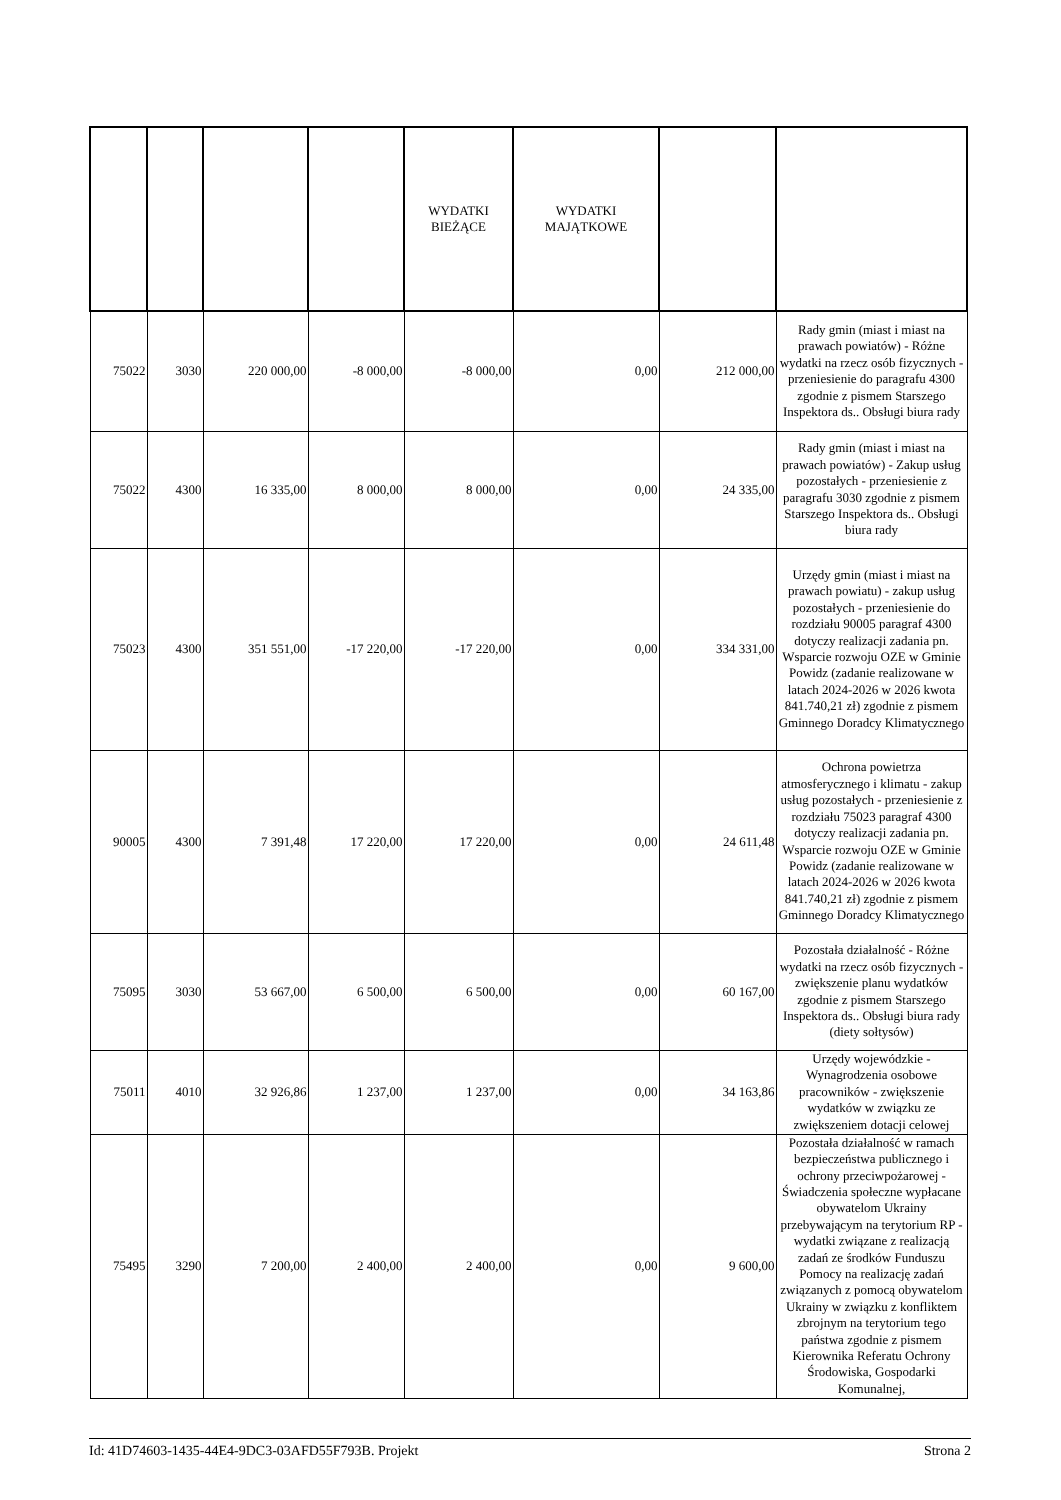| | | | | WYDATKI BIEŻĄCE | WYDATKI MAJĄTKOWE | | |
| --- | --- | --- | --- | --- | --- | --- | --- |
| 75022 | 3030 | 220 000,00 | -8 000,00 | -8 000,00 | 0,00 | 212 000,00 | Rady gmin (miast i miast na prawach powiatów) - Różne wydatki na rzecz osób fizycznych - przeniesienie do paragrafu 4300 zgodnie z pismem Starszego Inspektora ds.. Obsługi biura rady |
| 75022 | 4300 | 16 335,00 | 8 000,00 | 8 000,00 | 0,00 | 24 335,00 | Rady gmin (miast i miast na prawach powiatów) - Zakup usług pozostałych - przeniesienie z paragrafu 3030 zgodnie z pismem Starszego Inspektora ds.. Obsługi biura rady |
| 75023 | 4300 | 351 551,00 | -17 220,00 | -17 220,00 | 0,00 | 334 331,00 | Urzędy gmin (miast i miast na prawach powiatu) - zakup usług pozostałych - przeniesienie do rozdziału 90005 paragraf 4300 dotyczy realizacji zadania pn. Wsparcie rozwoju OZE w Gminie Powidz (zadanie realizowane w latach 2024-2026 w 2026 kwota 841.740,21 zł) zgodnie z pismem Gminnego Doradcy Klimatycznego |
| 90005 | 4300 | 7 391,48 | 17 220,00 | 17 220,00 | 0,00 | 24 611,48 | Ochrona powietrza atmosferycznego i klimatu - zakup usług pozostałych - przeniesienie z rozdziału 75023 paragraf 4300 dotyczy realizacji zadania pn. Wsparcie rozwoju OZE w Gminie Powidz (zadanie realizowane w latach 2024-2026 w 2026 kwota 841.740,21 zł) zgodnie z pismem Gminnego Doradcy Klimatycznego |
| 75095 | 3030 | 53 667,00 | 6 500,00 | 6 500,00 | 0,00 | 60 167,00 | Pozostała działalność - Różne wydatki na rzecz osób fizycznych - zwiększenie planu wydatków zgodnie z pismem Starszego Inspektora ds.. Obsługi biura rady (diety sołtysów) |
| 75011 | 4010 | 32 926,86 | 1 237,00 | 1 237,00 | 0,00 | 34 163,86 | Urzędy wojewódzkie - Wynagrodzenia osobowe pracowników - zwiększenie wydatków w związku ze zwiększeniem dotacji celowej |
| 75495 | 3290 | 7 200,00 | 2 400,00 | 2 400,00 | 0,00 | 9 600,00 | Pozostała działalność w ramach bezpieczeństwa publicznego i ochrony przeciwpożarowej - Świadczenia społeczne wypłacane obywatelom Ukrainy przebywającym na terytorium RP - wydatki związane z realizacją zadań ze środków Funduszu Pomocy na realizację zadań związanych z pomocą obywatelom Ukrainy w związku z konfliktem zbrojnym na terytorium tego państwa zgodnie z pismem Kierownika Referatu Ochrony Środowiska, Gospodarki Komunalnej, |
Id: 41D74603-1435-44E4-9DC3-03AFD55F793B. Projekt Strona 2